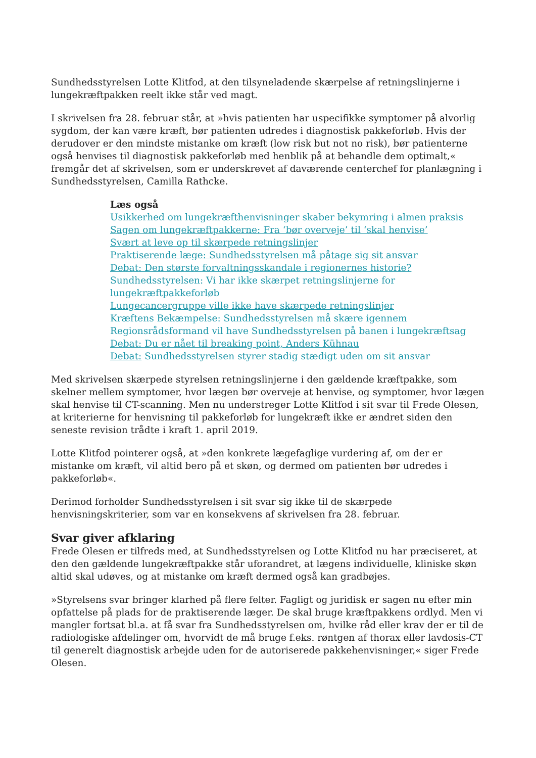Sundhedsstyrelsen Lotte Klitfod, at den tilsyneladende skærpelse af retningslinjerne i lungekræftpakken reelt ikke står ved magt.
I skrivelsen fra 28. februar står, at »hvis patienten har uspecifikke symptomer på alvorlig sygdom, der kan være kræft, bør patienten udredes i diagnostisk pakkeforløb. Hvis der derudover er den mindste mistanke om kræft (low risk but not no risk), bør patienterne også henvises til diagnostisk pakkeforløb med henblik på at behandle dem optimalt,« fremgår det af skrivelsen, som er underskrevet af daværende centerchef for planlægning i Sundhedsstyrelsen, Camilla Rathcke.
Læs også
Usikkerhed om lungekræfthenvisninger skaber bekymring i almen praksis
Sagen om lungekræftpakkerne: Fra ‘bør overveje’ til ‘skal henvise’
Svært at leve op til skærpede retningslinjer
Praktiserende læge: Sundhedsstyrelsen må påtage sig sit ansvar
Debat: Den største forvaltningsskandale i regionernes historie?
Sundhedsstyrelsen: Vi har ikke skærpet retningslinjerne for lungekræftpakkeforløb
Lungecancergruppe ville ikke have skærpede retningslinjer
Kræftens Bekæmpelse: Sundhedsstyrelsen må skære igennem
Regionsrådsformand vil have Sundhedsstyrelsen på banen i lungekræftsag
Debat: Du er nået til breaking point, Anders Kühnau
Debat: Sundhedsstyrelsen styrer stadig stædigt uden om sit ansvar
Med skrivelsen skærpede styrelsen retningslinjerne i den gældende kræftpakke, som skelner mellem symptomer, hvor lægen bør overveje at henvise, og symptomer, hvor lægen skal henvise til CT-scanning. Men nu understreger Lotte Klitfod i sit svar til Frede Olesen, at kriterierne for henvisning til pakkeforløb for lungekræft ikke er ændret siden den seneste revision trådte i kraft 1. april 2019.
Lotte Klitfod pointerer også, at »den konkrete lægefaglige vurdering af, om der er mistanke om kræft, vil altid bero på et skøn, og dermed om patienten bør udredes i pakkeforløb«.
Derimod forholder Sundhedsstyrelsen i sit svar sig ikke til de skærpede henvisningskriterier, som var en konsekvens af skrivelsen fra 28. februar.
Svar giver afklaring
Frede Olesen er tilfreds med, at Sundhedsstyrelsen og Lotte Klitfod nu har præciseret, at den den gældende lungekræftpakke står uforandret, at lægens individuelle, kliniske skøn altid skal udøves, og at mistanke om kræft dermed også kan gradbøjes.
»Styrelsens svar bringer klarhed på flere felter. Fagligt og juridisk er sagen nu efter min opfattelse på plads for de praktiserende læger. De skal bruge kræftpakkens ordlyd. Men vi mangler fortsat bl.a. at få svar fra Sundhedsstyrelsen om, hvilke råd eller krav der er til de radiologiske afdelinger om, hvorvidt de må bruge f.eks. røntgen af thorax eller lavdosis-CT til generelt diagnostisk arbejde uden for de autoriserede pakkehenvisninger,« siger Frede Olesen.